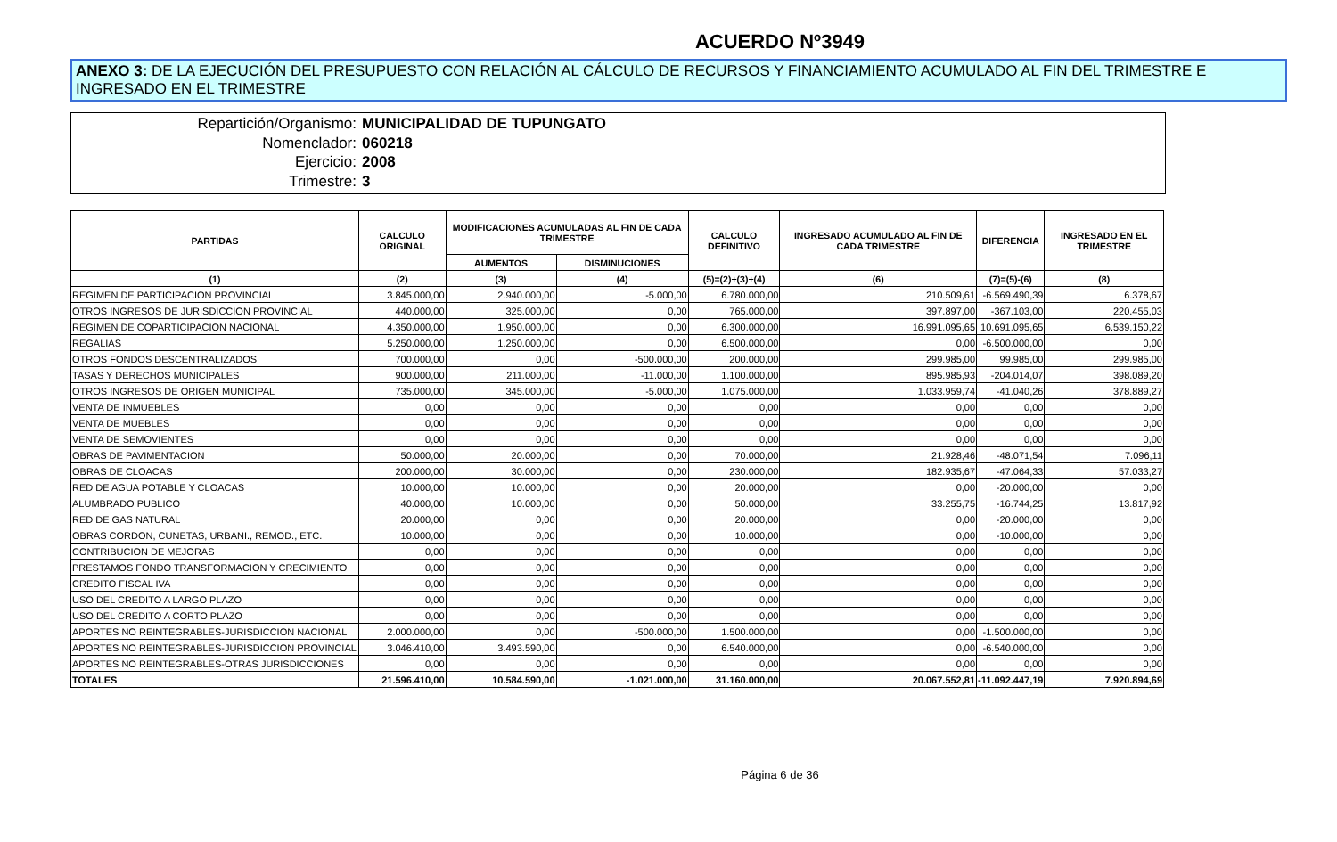ACUERDO Nº3949
ANEXO 3: DE LA EJECUCIÓN DEL PRESUPUESTO CON RELACIÓN AL CÁLCULO DE RECURSOS Y FINANCIAMIENTO ACUMULADO AL FIN DEL TRIMESTRE E INGRESADO EN EL TRIMESTRE
Repartición/Organismo: MUNICIPALIDAD DE TUPUNGATO
Nomenclador: 060218
Ejercicio: 2008
Trimestre: 3
| PARTIDAS | CALCULO ORIGINAL | MODIFICACIONES ACUMULADAS AL FIN DE CADA TRIMESTRE | | CALCULO DEFINITIVO | INGRESADO ACUMULADO AL FIN DE CADA TRIMESTRE | DIFERENCIA | INGRESADO EN EL TRIMESTRE |
| --- | --- | --- | --- | --- | --- | --- | --- |
| | | AUMENTOS | DISMINUCIONES | | | | |
| (1) | (2) | (3) | (4) | (5)=(2)+(3)+(4) | (6) | (7)=(5)-(6) | (8) |
| REGIMEN DE PARTICIPACION PROVINCIAL | 3.845.000,00 | 2.940.000,00 | -5.000,00 | 6.780.000,00 | 210.509,61 | -6.569.490,39 | 6.378,67 |
| OTROS INGRESOS DE JURISDICCION PROVINCIAL | 440.000,00 | 325.000,00 | 0,00 | 765.000,00 | 397.897,00 | -367.103,00 | 220.455,03 |
| REGIMEN DE COPARTICIPACION NACIONAL | 4.350.000,00 | 1.950.000,00 | 0,00 | 6.300.000,00 | 16.991.095,65 | 10.691.095,65 | 6.539.150,22 |
| REGALIAS | 5.250.000,00 | 1.250.000,00 | 0,00 | 6.500.000,00 | 0,00 | -6.500.000,00 | 0,00 |
| OTROS FONDOS DESCENTRALIZADOS | 700.000,00 | 0,00 | -500.000,00 | 200.000,00 | 299.985,00 | 99.985,00 | 299.985,00 |
| TASAS Y DERECHOS MUNICIPALES | 900.000,00 | 211.000,00 | -11.000,00 | 1.100.000,00 | 895.985,93 | -204.014,07 | 398.089,20 |
| OTROS INGRESOS DE ORIGEN MUNICIPAL | 735.000,00 | 345.000,00 | -5.000,00 | 1.075.000,00 | 1.033.959,74 | -41.040,26 | 378.889,27 |
| VENTA DE INMUEBLES | 0,00 | 0,00 | 0,00 | 0,00 | 0,00 | 0,00 | 0,00 |
| VENTA DE MUEBLES | 0,00 | 0,00 | 0,00 | 0,00 | 0,00 | 0,00 | 0,00 |
| VENTA DE SEMOVIENTES | 0,00 | 0,00 | 0,00 | 0,00 | 0,00 | 0,00 | 0,00 |
| OBRAS DE PAVIMENTACION | 50.000,00 | 20.000,00 | 0,00 | 70.000,00 | 21.928,46 | -48.071,54 | 7.096,11 |
| OBRAS DE CLOACAS | 200.000,00 | 30.000,00 | 0,00 | 230.000,00 | 182.935,67 | -47.064,33 | 57.033,27 |
| RED DE AGUA POTABLE Y CLOACAS | 10.000,00 | 10.000,00 | 0,00 | 20.000,00 | 0,00 | -20.000,00 | 0,00 |
| ALUMBRADO PUBLICO | 40.000,00 | 10.000,00 | 0,00 | 50.000,00 | 33.255,75 | -16.744,25 | 13.817,92 |
| RED DE GAS NATURAL | 20.000,00 | 0,00 | 0,00 | 20.000,00 | 0,00 | -20.000,00 | 0,00 |
| OBRAS CORDON, CUNETAS, URBANI., REMOD., ETC. | 10.000,00 | 0,00 | 0,00 | 10.000,00 | 0,00 | -10.000,00 | 0,00 |
| CONTRIBUCION DE MEJORAS | 0,00 | 0,00 | 0,00 | 0,00 | 0,00 | 0,00 | 0,00 |
| PRESTAMOS FONDO TRANSFORMACION Y CRECIMIENTO | 0,00 | 0,00 | 0,00 | 0,00 | 0,00 | 0,00 | 0,00 |
| CREDITO FISCAL IVA | 0,00 | 0,00 | 0,00 | 0,00 | 0,00 | 0,00 | 0,00 |
| USO DEL CREDITO A LARGO PLAZO | 0,00 | 0,00 | 0,00 | 0,00 | 0,00 | 0,00 | 0,00 |
| USO DEL CREDITO A CORTO PLAZO | 0,00 | 0,00 | 0,00 | 0,00 | 0,00 | 0,00 | 0,00 |
| APORTES NO REINTEGRABLES-JURISDICCION NACIONAL | 2.000.000,00 | 0,00 | -500.000,00 | 1.500.000,00 | 0,00 | -1.500.000,00 | 0,00 |
| APORTES NO REINTEGRABLES-JURISDICCION PROVINCIAL | 3.046.410,00 | 3.493.590,00 | 0,00 | 6.540.000,00 | 0,00 | -6.540.000,00 | 0,00 |
| APORTES NO REINTEGRABLES-OTRAS JURISDICCIONES | 0,00 | 0,00 | 0,00 | 0,00 | 0,00 | 0,00 | 0,00 |
| TOTALES | 21.596.410,00 | 10.584.590,00 | -1.021.000,00 | 31.160.000,00 | 20.067.552,81 | -11.092.447,19 | 7.920.894,69 |
Página 6 de 36